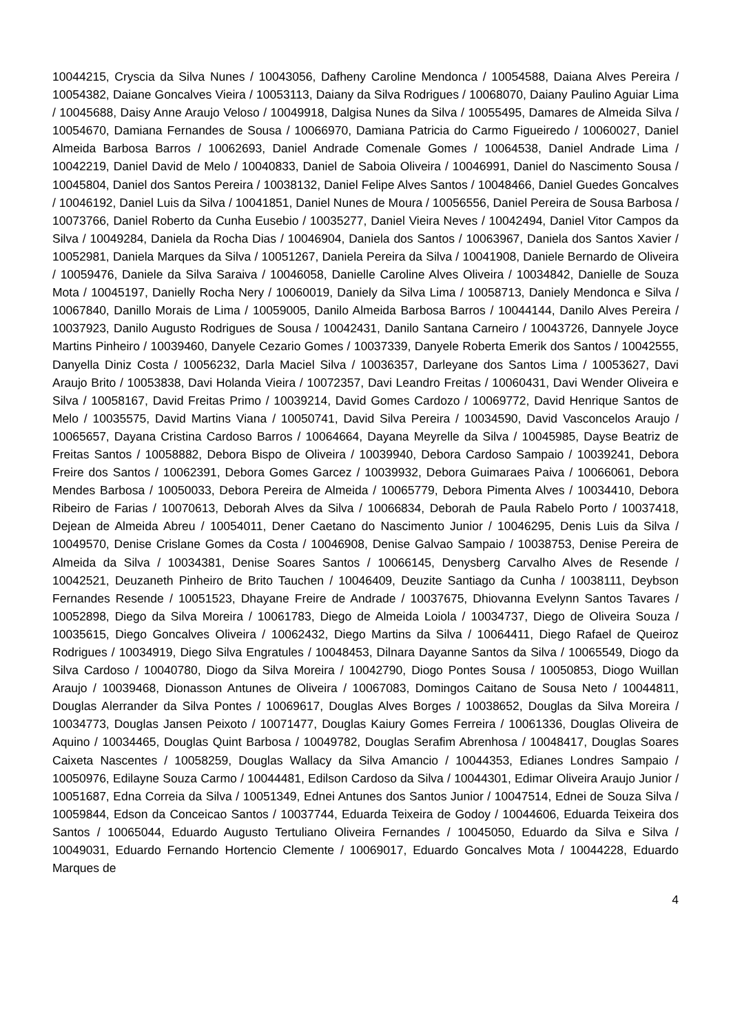10044215, Cryscia da Silva Nunes / 10043056, Dafheny Caroline Mendonca / 10054588, Daiana Alves Pereira / 10054382, Daiane Goncalves Vieira / 10053113, Daiany da Silva Rodrigues / 10068070, Daiany Paulino Aguiar Lima / 10045688, Daisy Anne Araujo Veloso / 10049918, Dalgisa Nunes da Silva / 10055495, Damares de Almeida Silva / 10054670, Damiana Fernandes de Sousa / 10066970, Damiana Patricia do Carmo Figueiredo / 10060027, Daniel Almeida Barbosa Barros / 10062693, Daniel Andrade Comenale Gomes / 10064538, Daniel Andrade Lima / 10042219, Daniel David de Melo / 10040833, Daniel de Saboia Oliveira / 10046991, Daniel do Nascimento Sousa / 10045804, Daniel dos Santos Pereira / 10038132, Daniel Felipe Alves Santos / 10048466, Daniel Guedes Goncalves / 10046192, Daniel Luis da Silva / 10041851, Daniel Nunes de Moura / 10056556, Daniel Pereira de Sousa Barbosa / 10073766, Daniel Roberto da Cunha Eusebio / 10035277, Daniel Vieira Neves / 10042494, Daniel Vitor Campos da Silva / 10049284, Daniela da Rocha Dias / 10046904, Daniela dos Santos / 10063967, Daniela dos Santos Xavier / 10052981, Daniela Marques da Silva / 10051267, Daniela Pereira da Silva / 10041908, Daniele Bernardo de Oliveira / 10059476, Daniele da Silva Saraiva / 10046058, Danielle Caroline Alves Oliveira / 10034842, Danielle de Souza Mota / 10045197, Danielly Rocha Nery / 10060019, Daniely da Silva Lima / 10058713, Daniely Mendonca e Silva / 10067840, Danillo Morais de Lima / 10059005, Danilo Almeida Barbosa Barros / 10044144, Danilo Alves Pereira / 10037923, Danilo Augusto Rodrigues de Sousa / 10042431, Danilo Santana Carneiro / 10043726, Dannyele Joyce Martins Pinheiro / 10039460, Danyele Cezario Gomes / 10037339, Danyele Roberta Emerik dos Santos / 10042555, Danyella Diniz Costa / 10056232, Darla Maciel Silva / 10036357, Darleyane dos Santos Lima / 10053627, Davi Araujo Brito / 10053838, Davi Holanda Vieira / 10072357, Davi Leandro Freitas / 10060431, Davi Wender Oliveira e Silva / 10058167, David Freitas Primo / 10039214, David Gomes Cardozo / 10069772, David Henrique Santos de Melo / 10035575, David Martins Viana / 10050741, David Silva Pereira / 10034590, David Vasconcelos Araujo / 10065657, Dayana Cristina Cardoso Barros / 10064664, Dayana Meyrelle da Silva / 10045985, Dayse Beatriz de Freitas Santos / 10058882, Debora Bispo de Oliveira / 10039940, Debora Cardoso Sampaio / 10039241, Debora Freire dos Santos / 10062391, Debora Gomes Garcez / 10039932, Debora Guimaraes Paiva / 10066061, Debora Mendes Barbosa / 10050033, Debora Pereira de Almeida / 10065779, Debora Pimenta Alves / 10034410, Debora Ribeiro de Farias / 10070613, Deborah Alves da Silva / 10066834, Deborah de Paula Rabelo Porto / 10037418, Dejean de Almeida Abreu / 10054011, Dener Caetano do Nascimento Junior / 10046295, Denis Luis da Silva / 10049570, Denise Crislane Gomes da Costa / 10046908, Denise Galvao Sampaio / 10038753, Denise Pereira de Almeida da Silva / 10034381, Denise Soares Santos / 10066145, Denysberg Carvalho Alves de Resende / 10042521, Deuzaneth Pinheiro de Brito Tauchen / 10046409, Deuzite Santiago da Cunha / 10038111, Deybson Fernandes Resende / 10051523, Dhayane Freire de Andrade / 10037675, Dhiovanna Evelynn Santos Tavares / 10052898, Diego da Silva Moreira / 10061783, Diego de Almeida Loiola / 10034737, Diego de Oliveira Souza / 10035615, Diego Goncalves Oliveira / 10062432, Diego Martins da Silva / 10064411, Diego Rafael de Queiroz Rodrigues / 10034919, Diego Silva Engratules / 10048453, Dilnara Dayanne Santos da Silva / 10065549, Diogo da Silva Cardoso / 10040780, Diogo da Silva Moreira / 10042790, Diogo Pontes Sousa / 10050853, Diogo Wuillan Araujo / 10039468, Dionasson Antunes de Oliveira / 10067083, Domingos Caitano de Sousa Neto / 10044811, Douglas Alerrander da Silva Pontes / 10069617, Douglas Alves Borges / 10038652, Douglas da Silva Moreira / 10034773, Douglas Jansen Peixoto / 10071477, Douglas Kaiury Gomes Ferreira / 10061336, Douglas Oliveira de Aquino / 10034465, Douglas Quint Barbosa / 10049782, Douglas Serafim Abrenhosa / 10048417, Douglas Soares Caixeta Nascentes / 10058259, Douglas Wallacy da Silva Amancio / 10044353, Edianes Londres Sampaio / 10050976, Edilayne Souza Carmo / 10044481, Edilson Cardoso da Silva / 10044301, Edimar Oliveira Araujo Junior / 10051687, Edna Correia da Silva / 10051349, Ednei Antunes dos Santos Junior / 10047514, Ednei de Souza Silva / 10059844, Edson da Conceicao Santos / 10037744, Eduarda Teixeira de Godoy / 10044606, Eduarda Teixeira dos Santos / 10065044, Eduardo Augusto Tertuliano Oliveira Fernandes / 10045050, Eduardo da Silva e Silva / 10049031, Eduardo Fernando Hortencio Clemente / 10069017, Eduardo Goncalves Mota / 10044228, Eduardo Marques de
4